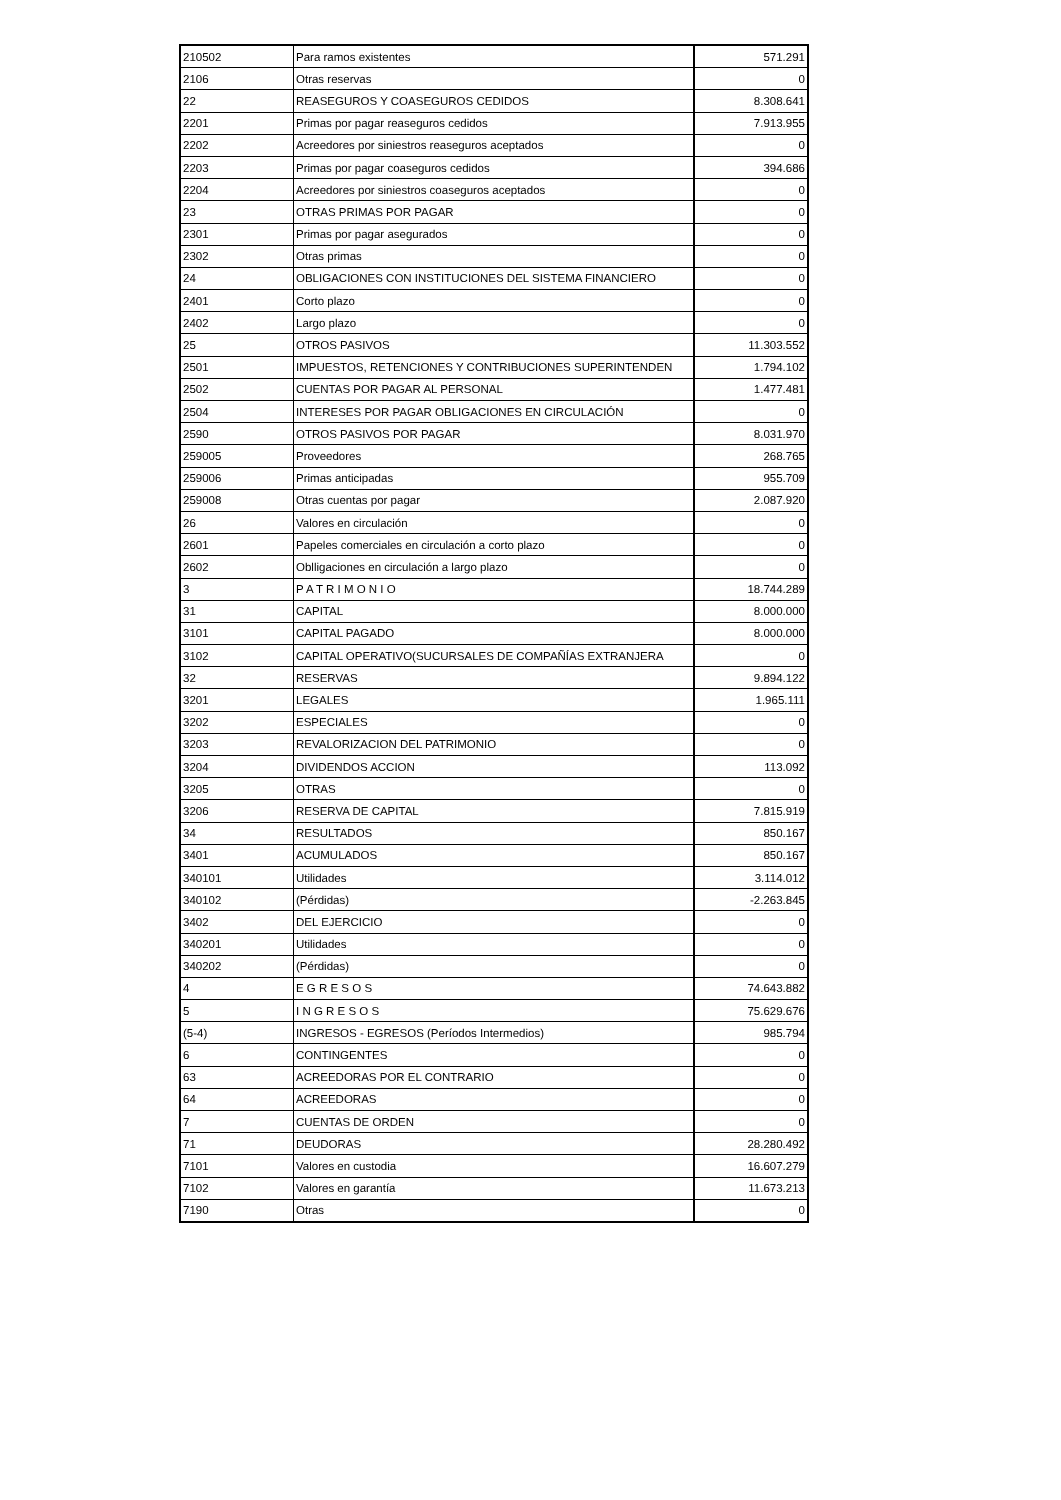| 210502 | Para ramos existentes | 571.291 |
| 2106 | Otras reservas | 0 |
| 22 | REASEGUROS Y COASEGUROS CEDIDOS | 8.308.641 |
| 2201 | Primas por pagar reaseguros cedidos | 7.913.955 |
| 2202 | Acreedores por siniestros reaseguros aceptados | 0 |
| 2203 | Primas por pagar coaseguros cedidos | 394.686 |
| 2204 | Acreedores por siniestros coaseguros aceptados | 0 |
| 23 | OTRAS PRIMAS POR PAGAR | 0 |
| 2301 | Primas por pagar asegurados | 0 |
| 2302 | Otras primas | 0 |
| 24 | OBLIGACIONES CON INSTITUCIONES DEL SISTEMA FINANCIERO | 0 |
| 2401 | Corto plazo | 0 |
| 2402 | Largo plazo | 0 |
| 25 | OTROS PASIVOS | 11.303.552 |
| 2501 | IMPUESTOS, RETENCIONES Y CONTRIBUCIONES SUPERINTENDEN | 1.794.102 |
| 2502 | CUENTAS POR PAGAR AL PERSONAL | 1.477.481 |
| 2504 | INTERESES POR PAGAR OBLIGACIONES EN CIRCULACIÓN | 0 |
| 2590 | OTROS PASIVOS POR PAGAR | 8.031.970 |
| 259005 | Proveedores | 268.765 |
| 259006 | Primas anticipadas | 955.709 |
| 259008 | Otras cuentas por pagar | 2.087.920 |
| 26 | Valores en circulación | 0 |
| 2601 | Papeles comerciales en circulación a corto plazo | 0 |
| 2602 | Oblligaciones en circulación a largo plazo | 0 |
| 3 | P A T R I M O N I O | 18.744.289 |
| 31 | CAPITAL | 8.000.000 |
| 3101 | CAPITAL PAGADO | 8.000.000 |
| 3102 | CAPITAL OPERATIVO(SUCURSALES DE COMPAÑÍAS EXTRANJERA | 0 |
| 32 | RESERVAS | 9.894.122 |
| 3201 | LEGALES | 1.965.111 |
| 3202 | ESPECIALES | 0 |
| 3203 | REVALORIZACION DEL PATRIMONIO | 0 |
| 3204 | DIVIDENDOS ACCION | 113.092 |
| 3205 | OTRAS | 0 |
| 3206 | RESERVA DE CAPITAL | 7.815.919 |
| 34 | RESULTADOS | 850.167 |
| 3401 | ACUMULADOS | 850.167 |
| 340101 | Utilidades | 3.114.012 |
| 340102 | (Pérdidas) | -2.263.845 |
| 3402 | DEL EJERCICIO | 0 |
| 340201 | Utilidades | 0 |
| 340202 | (Pérdidas) | 0 |
| 4 | E G R E S O S | 74.643.882 |
| 5 | I N G R E S O S | 75.629.676 |
| (5-4) | INGRESOS - EGRESOS (Períodos Intermedios) | 985.794 |
| 6 | CONTINGENTES | 0 |
| 63 | ACREEDORAS POR EL CONTRARIO | 0 |
| 64 | ACREEDORAS | 0 |
| 7 | CUENTAS DE ORDEN | 0 |
| 71 | DEUDORAS | 28.280.492 |
| 7101 | Valores en custodia | 16.607.279 |
| 7102 | Valores en garantía | 11.673.213 |
| 7190 | Otras | 0 |